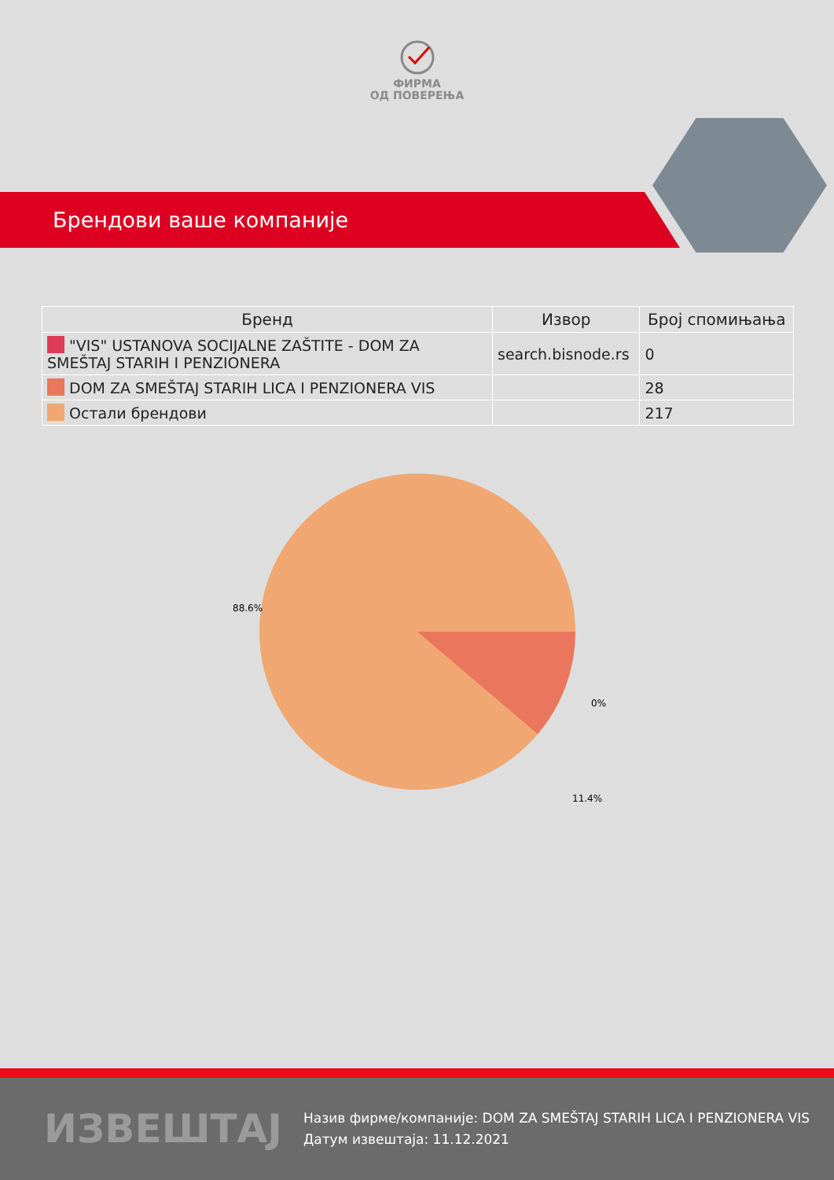ФИРМА
ОД ПОВЕРЕЊА
Брендови ваше компаније
| Бренд | Извор | Број спомињања |
| --- | --- | --- |
| "VIS" USTANOVA SOCIJALNE ZAŠTITE - DOM ZA SMEŠTAJ STARIH I PENZIONERA | search.bisnode.rs | 0 |
| DOM ZA SMEŠTAJ STARIH LICA I PENZIONERA VIS | | 28 |
| Остали брендови | | 217 |
88.6%
0%
11.4%
ИЗВЕШТАЈ
Назив фирме/компаније: DOM ZA SMEŠTAJ STARIH LICA I PENZIONERA VIS
Датум извештаја: 11.12.2021